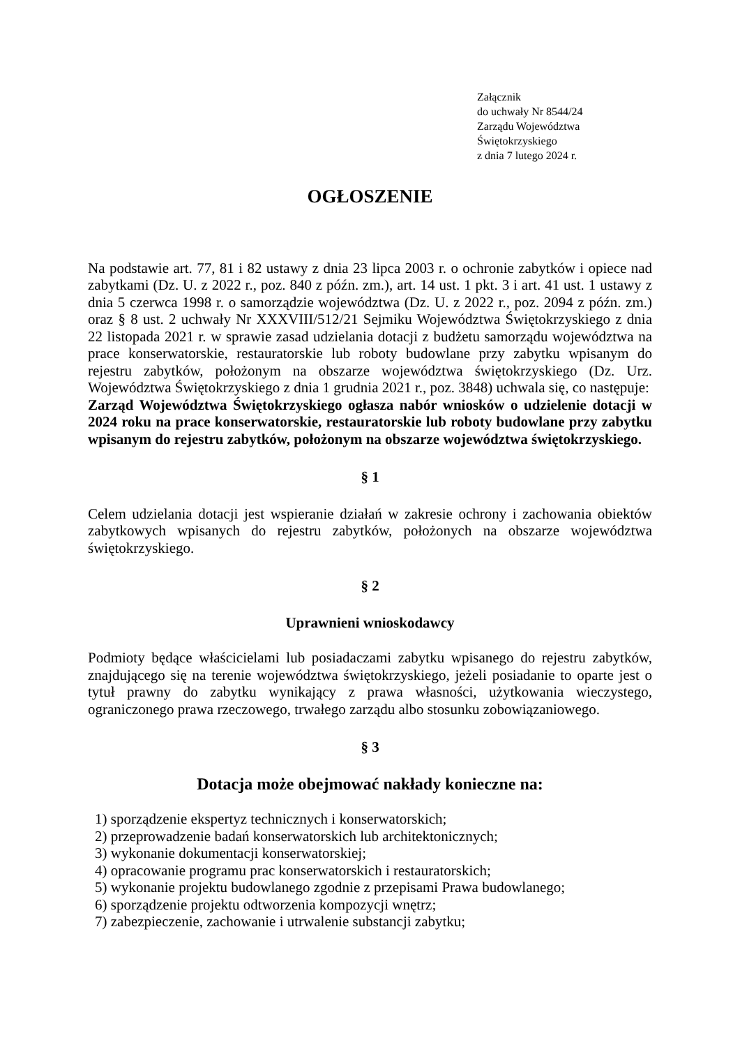Załącznik
do uchwały Nr 8544/24
Zarządu Województwa
Świętokrzyskiego
z dnia 7 lutego 2024 r.
OGŁOSZENIE
Na podstawie art. 77, 81 i 82 ustawy z dnia 23 lipca 2003 r. o ochronie zabytków i opiece nad zabytkami (Dz. U. z 2022 r., poz. 840 z późn. zm.), art. 14 ust. 1 pkt. 3 i art. 41 ust. 1 ustawy z dnia 5 czerwca 1998 r. o samorządzie województwa (Dz. U. z 2022 r., poz. 2094 z późn. zm.) oraz § 8 ust. 2 uchwały Nr XXXVIII/512/21 Sejmiku Województwa Świętokrzyskiego z dnia 22 listopada 2021 r. w sprawie zasad udzielania dotacji z budżetu samorządu województwa na prace konserwatorskie, restauratorskie lub roboty budowlane przy zabytku wpisanym do rejestru zabytków, położonym na obszarze województwa świętokrzyskiego (Dz. Urz. Województwa Świętokrzyskiego z dnia 1 grudnia 2021 r., poz. 3848) uchwala się, co następuje:
Zarząd Województwa Świętokrzyskiego ogłasza nabór wniosków o udzielenie dotacji w 2024 roku na prace konserwatorskie, restauratorskie lub roboty budowlane przy zabytku wpisanym do rejestru zabytków, położonym na obszarze województwa świętokrzyskiego.
§ 1
Celem udzielania dotacji jest wspieranie działań w zakresie ochrony i zachowania obiektów zabytkowych wpisanych do rejestru zabytków, położonych na obszarze województwa świętokrzyskiego.
§ 2
Uprawnieni wnioskodawcy
Podmioty będące właścicielami lub posiadaczami zabytku wpisanego do rejestru zabytków, znajdującego się na terenie województwa świętokrzyskiego, jeżeli posiadanie to oparte jest o tytuł prawny do zabytku wynikający z prawa własności, użytkowania wieczystego, ograniczonego prawa rzeczowego, trwałego zarządu albo stosunku zobowiązaniowego.
§ 3
Dotacja może obejmować nakłady konieczne na:
1) sporządzenie ekspertyz technicznych i konserwatorskich;
2) przeprowadzenie badań konserwatorskich lub architektonicznych;
3) wykonanie dokumentacji konserwatorskiej;
4) opracowanie programu prac konserwatorskich i restauratorskich;
5) wykonanie projektu budowlanego zgodnie z przepisami Prawa budowlanego;
6) sporządzenie projektu odtworzenia kompozycji wnętrz;
7) zabezpieczenie, zachowanie i utrwalenie substancji zabytku;